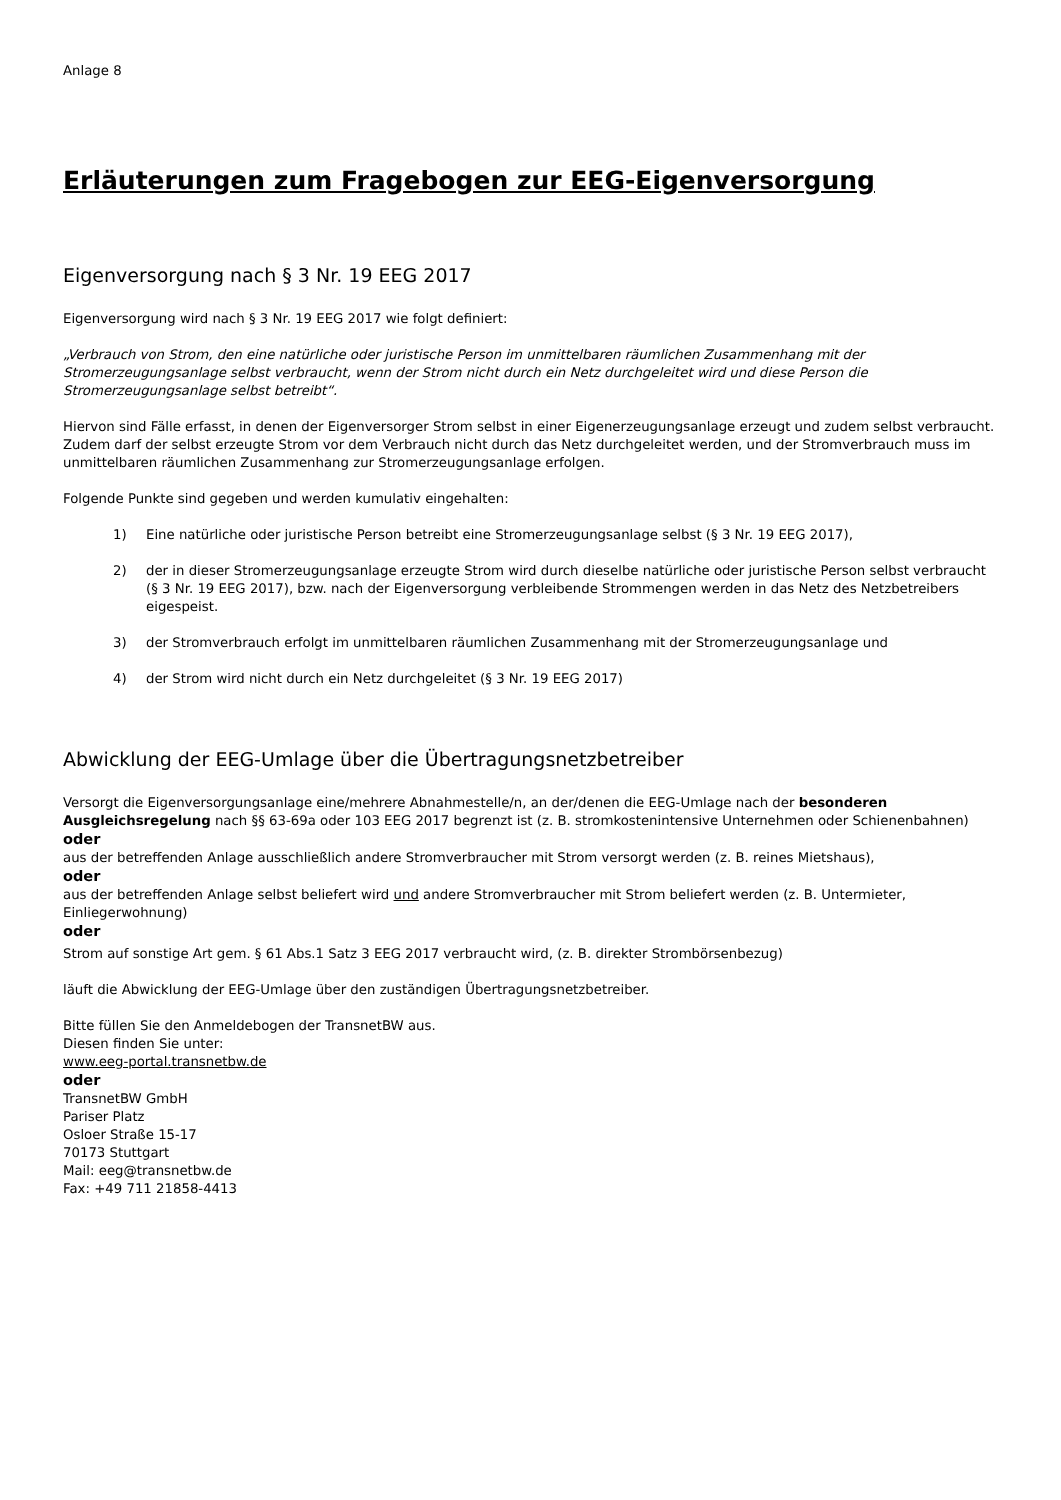Anlage 8
Erläuterungen zum Fragebogen zur EEG-Eigenversorgung
Eigenversorgung nach § 3 Nr. 19 EEG 2017
Eigenversorgung wird nach § 3 Nr. 19 EEG 2017 wie folgt definiert:
„Verbrauch von Strom, den eine natürliche oder juristische Person im unmittelbaren räumlichen Zusammenhang mit der Stromerzeugungsanlage selbst verbraucht, wenn der Strom nicht durch ein Netz durchgeleitet wird und diese Person die Stromerzeugungsanlage selbst betreibt“.
Hiervon sind Fälle erfasst, in denen der Eigenversorger Strom selbst in einer Eigenerzeugungsanlage erzeugt und zudem selbst verbraucht. Zudem darf der selbst erzeugte Strom vor dem Verbrauch nicht durch das Netz durchgeleitet werden, und der Stromverbrauch muss im unmittelbaren räumlichen Zusammenhang zur Stromerzeugungsanlage erfolgen.
Folgende Punkte sind gegeben und werden kumulativ eingehalten:
1) Eine natürliche oder juristische Person betreibt eine Stromerzeugungsanlage selbst (§ 3 Nr. 19 EEG 2017),
2) der in dieser Stromerzeugungsanlage erzeugte Strom wird durch dieselbe natürliche oder juristische Person selbst verbraucht (§ 3 Nr. 19 EEG 2017), bzw. nach der Eigenversorgung verbleibende Strommengen werden in das Netz des Netzbetreibers eigespeist.
3) der Stromverbrauch erfolgt im unmittelbaren räumlichen Zusammenhang mit der Stromerzeugungsanlage und
4) der Strom wird nicht durch ein Netz durchgeleitet (§ 3 Nr. 19 EEG 2017)
Abwicklung der EEG-Umlage über die Übertragungsnetzbetreiber
Versorgt die Eigenversorgungsanlage eine/mehrere Abnahmestelle/n, an der/denen die EEG-Umlage nach der besonderen Ausgleichsregelung nach §§ 63-69a oder 103 EEG 2017 begrenzt ist (z. B. stromkostenintensive Unternehmen oder Schienenbahnen)
oder
aus der betreffenden Anlage ausschließlich andere Stromverbraucher mit Strom versorgt werden (z. B. reines Mietshaus),
oder
aus der betreffenden Anlage selbst beliefert wird und andere Stromverbraucher mit Strom beliefert werden (z. B. Untermieter, Einliegerwohnung)
oder
Strom auf sonstige Art gem. § 61 Abs.1 Satz 3 EEG 2017 verbraucht wird, (z. B. direkter Strombörsenbezug)
läuft die Abwicklung der EEG-Umlage über den zuständigen Übertragungsnetzbetreiber.
Bitte füllen Sie den Anmeldebogen der TransnetBW aus.
Diesen finden Sie unter:
www.eeg-portal.transnetbw.de
oder
TransnetBW GmbH
Pariser Platz
Osloer Straße 15-17
70173 Stuttgart
Mail: eeg@transnetbw.de
Fax: +49 711 21858-4413